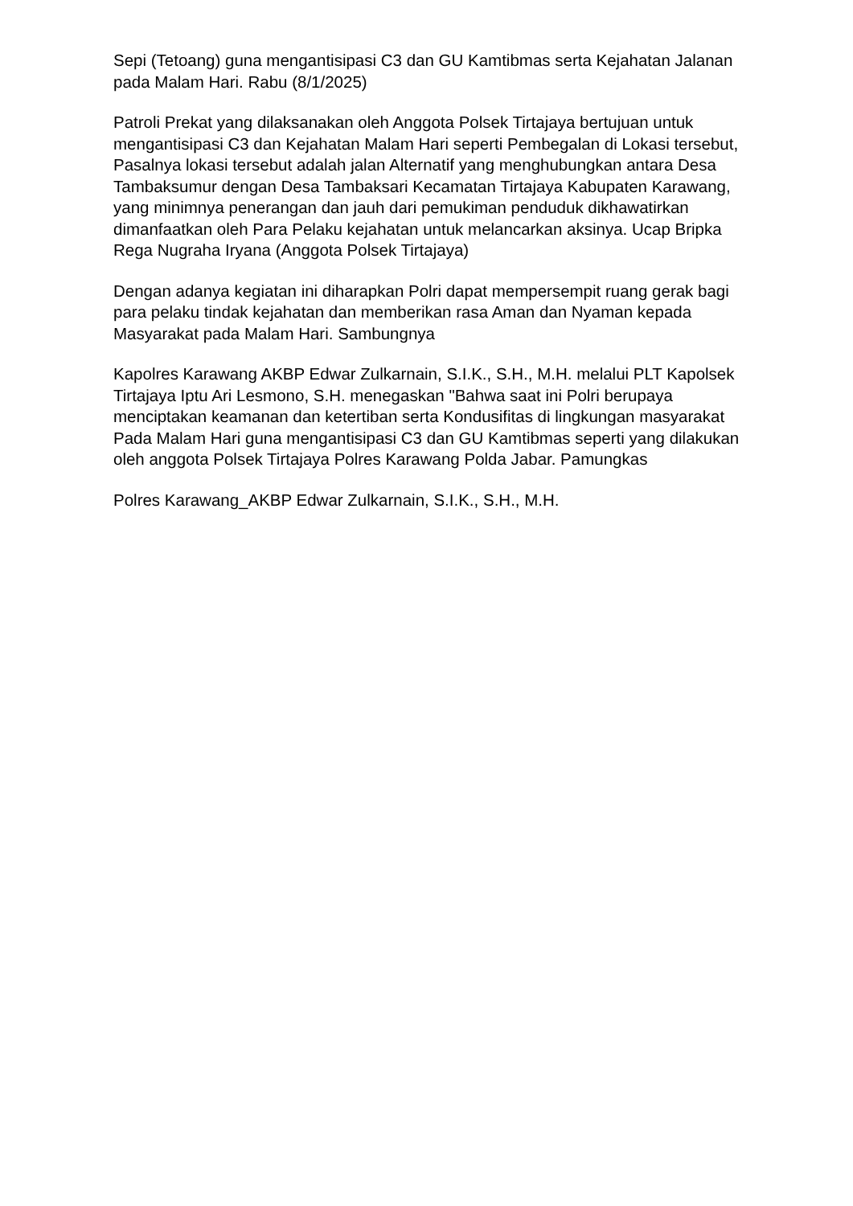Sepi (Tetoang) guna mengantisipasi C3 dan GU Kamtibmas serta Kejahatan Jalanan pada Malam Hari. Rabu (8/1/2025)
Patroli Prekat yang dilaksanakan oleh Anggota Polsek Tirtajaya bertujuan untuk mengantisipasi C3 dan Kejahatan Malam Hari seperti Pembegalan di Lokasi tersebut, Pasalnya lokasi tersebut adalah jalan Alternatif yang menghubungkan antara Desa Tambaksumur dengan Desa Tambaksari Kecamatan Tirtajaya Kabupaten Karawang, yang minimnya penerangan dan jauh dari pemukiman penduduk dikhawatirkan dimanfaatkan oleh Para Pelaku kejahatan untuk melancarkan aksinya. Ucap Bripka Rega Nugraha Iryana (Anggota Polsek Tirtajaya)
Dengan adanya kegiatan ini diharapkan Polri dapat mempersempit ruang gerak bagi para pelaku tindak kejahatan dan memberikan rasa Aman dan Nyaman kepada Masyarakat pada Malam Hari. Sambungnya
Kapolres Karawang AKBP Edwar Zulkarnain, S.I.K., S.H., M.H. melalui PLT Kapolsek Tirtajaya Iptu Ari Lesmono, S.H. menegaskan "Bahwa saat ini Polri berupaya menciptakan keamanan dan ketertiban serta Kondusifitas di lingkungan masyarakat Pada Malam Hari guna mengantisipasi C3 dan GU Kamtibmas seperti yang dilakukan oleh anggota Polsek Tirtajaya Polres Karawang Polda Jabar. Pamungkas
Polres Karawang_AKBP Edwar Zulkarnain, S.I.K., S.H., M.H.